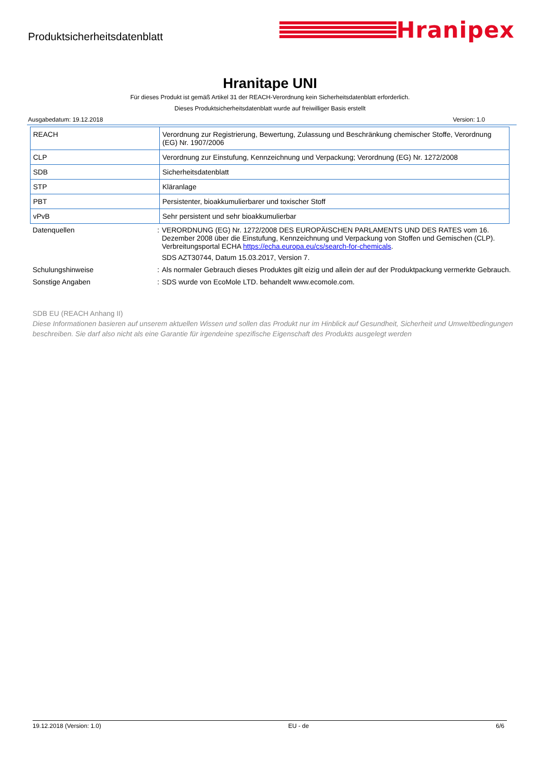Produktsicherheitsdatenblatt
Hranipex
Hranitape UNI
Für dieses Produkt ist gemäß Artikel 31 der REACH-Verordnung kein Sicherheitsdatenblatt erforderlich.
Dieses Produktsicherheitsdatenblatt wurde auf freiwilliger Basis erstellt
Ausgabedatum: 19.12.2018 Version: 1.0
| REACH | Verordnung zur Registrierung, Bewertung, Zulassung und Beschränkung chemischer Stoffe, Verordnung (EG) Nr. 1907/2006 |
| CLP | Verordnung zur Einstufung, Kennzeichnung und Verpackung; Verordnung (EG) Nr. 1272/2008 |
| SDB | Sicherheitsdatenblatt |
| STP | Kläranlage |
| PBT | Persistenter, bioakkumulierbarer und toxischer Stoff |
| vPvB | Sehr persistent und sehr bioakkumulierbar |
Datenquellen : VERORDNUNG (EG) Nr. 1272/2008 DES EUROPÄISCHEN PARLAMENTS UND DES RATES vom 16. Dezember 2008 über die Einstufung, Kennzeichnung und Verpackung von Stoffen und Gemischen (CLP). Verbreitungsportal ECHA https://echa.europa.eu/cs/search-for-chemicals.
SDS AZT30744, Datum 15.03.2017, Version 7.
Schulungshinweise : Als normaler Gebrauch dieses Produktes gilt eizig und allein der auf der Produktpackung vermerkte Gebrauch.
Sonstige Angaben : SDS wurde von EcoMole LTD. behandelt www.ecomole.com.
SDB EU (REACH Anhang II)
Diese Informationen basieren auf unserem aktuellen Wissen und sollen das Produkt nur im Hinblick auf Gesundheit, Sicherheit und Umweltbedingungen beschreiben. Sie darf also nicht als eine Garantie für irgendeine spezifische Eigenschaft des Produkts ausgelegt werden
19.12.2018 (Version: 1.0) EU - de 6/6